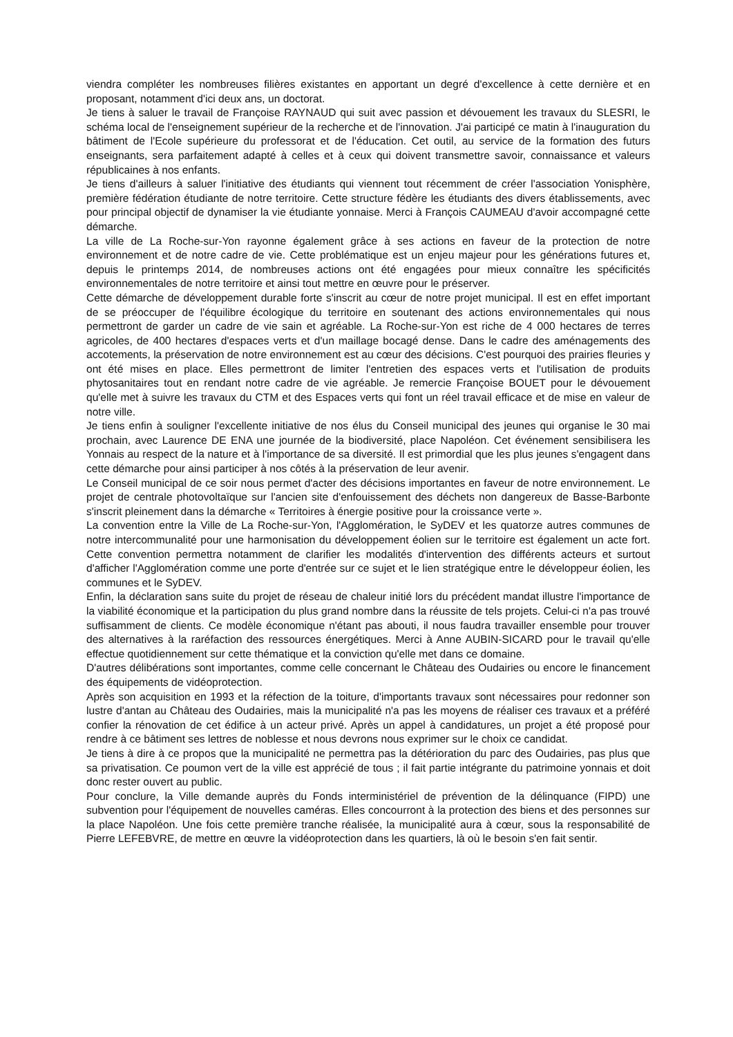viendra compléter les nombreuses filières existantes en apportant un degré d'excellence à cette dernière et en proposant, notamment d'ici deux ans, un doctorat.
Je tiens à saluer le travail de Françoise RAYNAUD qui suit avec passion et dévouement les travaux du SLESRI, le schéma local de l'enseignement supérieur de la recherche et de l'innovation. J'ai participé ce matin à l'inauguration du bâtiment de l'Ecole supérieure du professorat et de l'éducation. Cet outil, au service de la formation des futurs enseignants, sera parfaitement adapté à celles et à ceux qui doivent transmettre savoir, connaissance et valeurs républicaines à nos enfants.
Je tiens d'ailleurs à saluer l'initiative des étudiants qui viennent tout récemment de créer l'association Yonisphère, première fédération étudiante de notre territoire. Cette structure fédère les étudiants des divers établissements, avec pour principal objectif de dynamiser la vie étudiante yonnaise. Merci à François CAUMEAU d'avoir accompagné cette démarche.
La ville de La Roche-sur-Yon rayonne également grâce à ses actions en faveur de la protection de notre environnement et de notre cadre de vie. Cette problématique est un enjeu majeur pour les générations futures et, depuis le printemps 2014, de nombreuses actions ont été engagées pour mieux connaître les spécificités environnementales de notre territoire et ainsi tout mettre en œuvre pour le préserver.
Cette démarche de développement durable forte s'inscrit au cœur de notre projet municipal. Il est en effet important de se préoccuper de l'équilibre écologique du territoire en soutenant des actions environnementales qui nous permettront de garder un cadre de vie sain et agréable. La Roche-sur-Yon est riche de 4 000 hectares de terres agricoles, de 400 hectares d'espaces verts et d'un maillage bocagé dense. Dans le cadre des aménagements des accotements, la préservation de notre environnement est au cœur des décisions. C'est pourquoi des prairies fleuries y ont été mises en place. Elles permettront de limiter l'entretien des espaces verts et l'utilisation de produits phytosanitaires tout en rendant notre cadre de vie agréable. Je remercie Françoise BOUET pour le dévouement qu'elle met à suivre les travaux du CTM et des Espaces verts qui font un réel travail efficace et de mise en valeur de notre ville.
Je tiens enfin à souligner l'excellente initiative de nos élus du Conseil municipal des jeunes qui organise le 30 mai prochain, avec Laurence DE ENA une journée de la biodiversité, place Napoléon. Cet événement sensibilisera les Yonnais au respect de la nature et à l'importance de sa diversité. Il est primordial que les plus jeunes s'engagent dans cette démarche pour ainsi participer à nos côtés à la préservation de leur avenir.
Le Conseil municipal de ce soir nous permet d'acter des décisions importantes en faveur de notre environnement. Le projet de centrale photovoltaïque sur l'ancien site d'enfouissement des déchets non dangereux de Basse-Barbonte s'inscrit pleinement dans la démarche « Territoires à énergie positive pour la croissance verte ».
La convention entre la Ville de La Roche-sur-Yon, l'Agglomération, le SyDEV et les quatorze autres communes de notre intercommunalité pour une harmonisation du développement éolien sur le territoire est également un acte fort. Cette convention permettra notamment de clarifier les modalités d'intervention des différents acteurs et surtout d'afficher l'Agglomération comme une porte d'entrée sur ce sujet et le lien stratégique entre le développeur éolien, les communes et le SyDEV.
Enfin, la déclaration sans suite du projet de réseau de chaleur initié lors du précédent mandat illustre l'importance de la viabilité économique et la participation du plus grand nombre dans la réussite de tels projets. Celui-ci n'a pas trouvé suffisamment de clients. Ce modèle économique n'étant pas abouti, il nous faudra travailler ensemble pour trouver des alternatives à la raréfaction des ressources énergétiques. Merci à Anne AUBIN-SICARD pour le travail qu'elle effectue quotidiennement sur cette thématique et la conviction qu'elle met dans ce domaine.
D'autres délibérations sont importantes, comme celle concernant le Château des Oudairies ou encore le financement des équipements de vidéoprotection.
Après son acquisition en 1993 et la réfection de la toiture, d'importants travaux sont nécessaires pour redonner son lustre d'antan au Château des Oudairies, mais la municipalité n'a pas les moyens de réaliser ces travaux et a préféré confier la rénovation de cet édifice à un acteur privé. Après un appel à candidatures, un projet a été proposé pour rendre à ce bâtiment ses lettres de noblesse et nous devrons nous exprimer sur le choix ce candidat.
Je tiens à dire à ce propos que la municipalité ne permettra pas la détérioration du parc des Oudairies, pas plus que sa privatisation. Ce poumon vert de la ville est apprécié de tous ; il fait partie intégrante du patrimoine yonnais et doit donc rester ouvert au public.
Pour conclure, la Ville demande auprès du Fonds interministériel de prévention de la délinquance (FIPD) une subvention pour l'équipement de nouvelles caméras. Elles concourront à la protection des biens et des personnes sur la place Napoléon. Une fois cette première tranche réalisée, la municipalité aura à cœur, sous la responsabilité de Pierre LEFEBVRE, de mettre en œuvre la vidéoprotection dans les quartiers, là où le besoin s'en fait sentir.